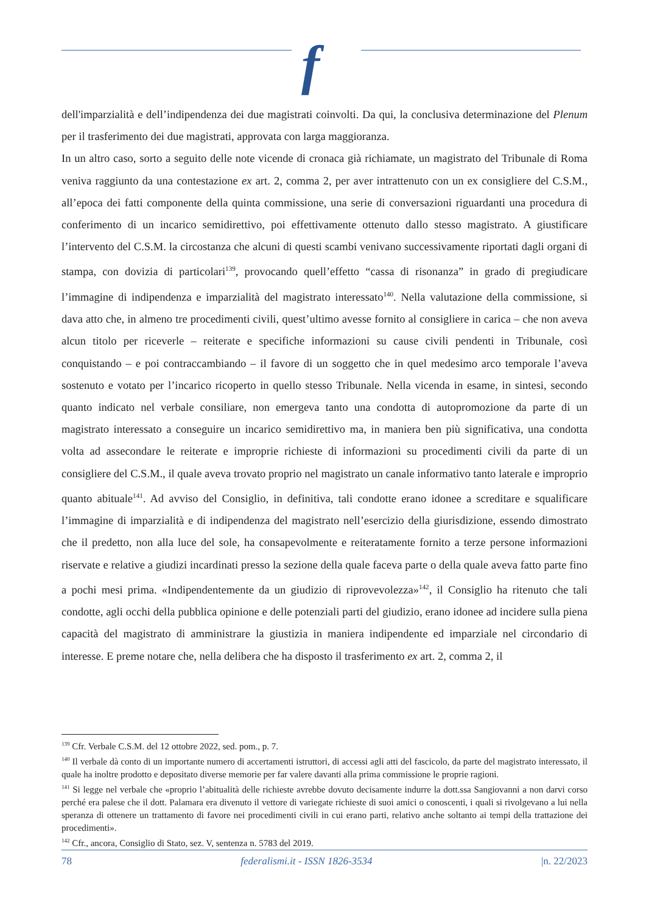f
dell'imparzialità e dell’indipendenza dei due magistrati coinvolti. Da qui, la conclusiva determinazione del Plenum per il trasferimento dei due magistrati, approvata con larga maggioranza.
In un altro caso, sorto a seguito delle note vicende di cronaca già richiamate, un magistrato del Tribunale di Roma veniva raggiunto da una contestazione ex art. 2, comma 2, per aver intrattenuto con un ex consigliere del C.S.M., all’epoca dei fatti componente della quinta commissione, una serie di conversazioni riguardanti una procedura di conferimento di un incarico semidirettivo, poi effettivamente ottenuto dallo stesso magistrato. A giustificare l’intervento del C.S.M. la circostanza che alcuni di questi scambi venivano successivamente riportati dagli organi di stampa, con dovizia di particolari<sup>139</sup>, provocando quell’effetto “cassa di risonanza” in grado di pregiudicare l’immagine di indipendenza e imparzialità del magistrato interessato<sup>140</sup>. Nella valutazione della commissione, si dava atto che, in almeno tre procedimenti civili, quest’ultimo avesse fornito al consigliere in carica – che non aveva alcun titolo per riceverle – reiterate e specifiche informazioni su cause civili pendenti in Tribunale, così conquistando – e poi contraccambiando – il favore di un soggetto che in quel medesimo arco temporale l’aveva sostenuto e votato per l’incarico ricoperto in quello stesso Tribunale. Nella vicenda in esame, in sintesi, secondo quanto indicato nel verbale consiliare, non emergeva tanto una condotta di autopromozione da parte di un magistrato interessato a conseguire un incarico semidirettivo ma, in maniera ben più significativa, una condotta volta ad assecondare le reiterate e improprie richieste di informazioni su procedimenti civili da parte di un consigliere del C.S.M., il quale aveva trovato proprio nel magistrato un canale informativo tanto laterale e improprio quanto abituale<sup>141</sup>. Ad avviso del Consiglio, in definitiva, tali condotte erano idonee a screditare e squalificare l’immagine di imparzialità e di indipendenza del magistrato nell’esercizio della giurisdizione, essendo dimostrato che il predetto, non alla luce del sole, ha consapevolmente e reiteratamente fornito a terze persone informazioni riservate e relative a giudizi incardinati presso la sezione della quale faceva parte o della quale aveva fatto parte fino a pochi mesi prima. «Indipendentemente da un giudizio di riprovevolezza»<sup>142</sup>, il Consiglio ha ritenuto che tali condotte, agli occhi della pubblica opinione e delle potenziali parti del giudizio, erano idonee ad incidere sulla piena capacità del magistrato di amministrare la giustizia in maniera indipendente ed imparziale nel circondario di interesse. E preme notare che, nella delibera che ha disposto il trasferimento ex art. 2, comma 2, il
<sup>139</sup> Cfr. Verbale C.S.M. del 12 ottobre 2022, sed. pom., p. 7.
<sup>140</sup> Il verbale dà conto di un importante numero di accertamenti istruttori, di accessi agli atti del fascicolo, da parte del magistrato interessato, il quale ha inoltre prodotto e depositato diverse memorie per far valere davanti alla prima commissione le proprie ragioni.
<sup>141</sup> Si legge nel verbale che «proprio l’abitualità delle richieste avrebbe dovuto decisamente indurre la dott.ssa Sangiovanni a non darvi corso perché era palese che il dott. Palamara era divenuto il vettore di variegate richieste di suoi amici o conoscenti, i quali si rivolgevano a lui nella speranza di ottenere un trattamento di favore nei procedimenti civili in cui erano parti, relativo anche soltanto ai tempi della trattazione dei procedimenti».
<sup>142</sup> Cfr., ancora, Consiglio di Stato, sez. V, sentenza n. 5783 del 2019.
78 federalismi.it - ISSN 1826-3534 |n. 22/2023